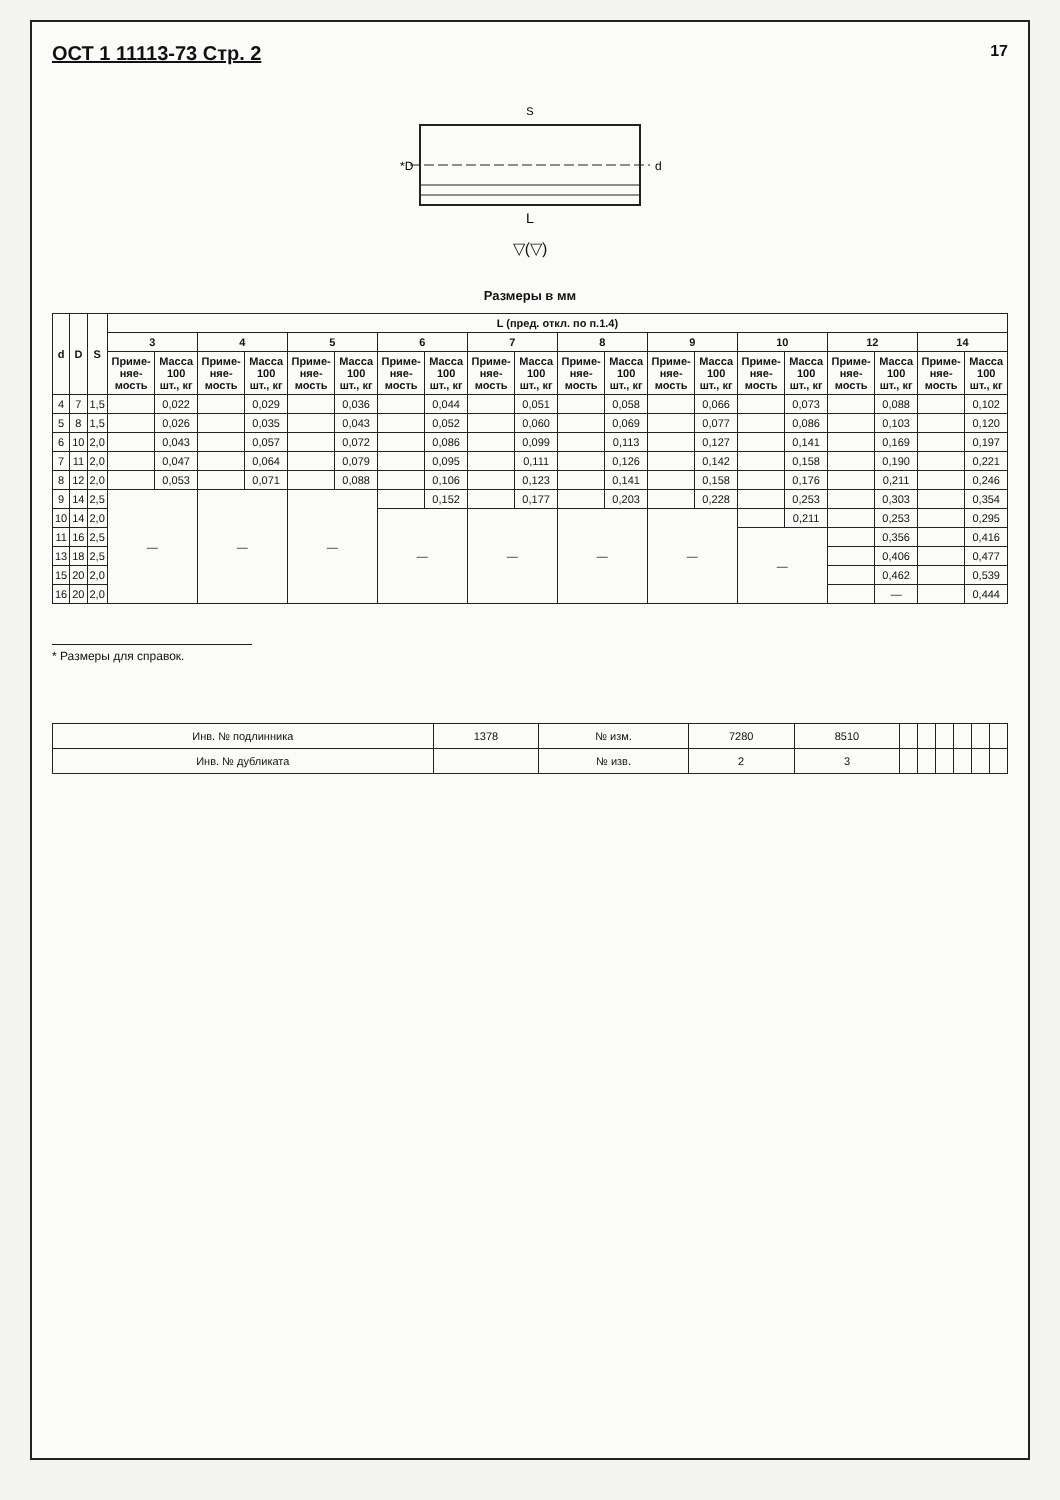ОСТ 1 11113-73 Стр. 2 17
L
*D
d
S
▽(▽)
Размеры в мм
| d | D | S | L (пред. откл. по п.1.4) | | | | | | | | | | | | | | | | | | | |
| --- | --- | --- | --- | --- | --- | --- | --- | --- | --- | --- | --- | --- | --- | --- | --- | --- | --- | --- | --- | --- | --- | --- |
| | | | 3 | | 4 | | 5 | | 6 | | 7 | | 8 | | 9 | | 10 | | 12 | | 14 | |
| | | | Приме-няе-мость | Масса 100 шт., кг | Приме-няе-мость | Масса 100 шт., кг | Приме-няе-мость | Масса 100 шт., кг | Приме-няе-мость | Масса 100 шт., кг | Приме-няе-мость | Масса 100 шт., кг | Приме-няе-мость | Масса 100 шт., кг | Приме-няе-мость | Масса 100 шт., кг | Приме-няе-мость | Масса 100 шт., кг | Приме-няе-мость | Масса 100 шт., кг | Приме-няе-мость | Масса 100 шт., кг |
| 4 | 7 | 1,5 | | 0,022 | | 0,029 | | 0,036 | | 0,044 | | 0,051 | | 0,058 | | 0,066 | | 0,073 | | 0,088 | | 0,102 |
| 5 | 8 | 1,5 | | 0,026 | | 0,035 | | 0,043 | | 0,052 | | 0,060 | | 0,069 | | 0,077 | | 0,086 | | 0,103 | | 0,120 |
| 6 | 10 | 2,0 | | 0,043 | | 0,057 | | 0,072 | | 0,086 | | 0,099 | | 0,113 | | 0,127 | | 0,141 | | 0,169 | | 0,197 |
| 7 | 11 | 2,0 | | 0,047 | | 0,064 | | 0,079 | | 0,095 | | 0,111 | | 0,126 | | 0,142 | | 0,158 | | 0,190 | | 0,221 |
| 8 | 12 | 2,0 | | 0,053 | | 0,071 | | 0,088 | | 0,106 | | 0,123 | | 0,141 | | 0,158 | | 0,176 | | 0,211 | | 0,246 |
| 9 | 14 | 2,5 | — | | — | | — | | | 0,152 | | 0,177 | | 0,203 | | 0,228 | | 0,253 | | 0,303 | | 0,354 |
| 10 | 14 | 2,0 | | | | | | | — | | — | | — | | — | | | 0,211 | | 0,253 | | 0,295 |
| 11 | 16 | 2,5 | | | | | | | | | | | | | | | — | | | 0,356 | | 0,416 |
| 13 | 18 | 2,5 | | | | | | | | | | | | | | | | | | 0,406 | | 0,477 |
| 15 | 20 | 2,0 | | | | | | | | | | | | | | | | | | 0,462 | | 0,539 |
| 16 | 20 | 2,0 | | | | | | | | | | | | | | | | | | — | | 0,444 |
* Размеры для справок.
| Инв. № подлинника | 1378 | № изм. | 7280 | 8510 | | | | | | |
| Инв. № дубликата | | № изв. | 2 | 3 | | | | | | |